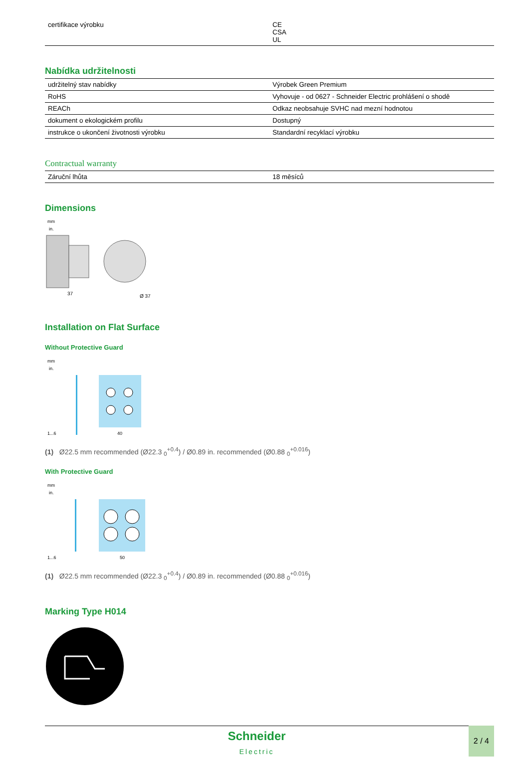| certifikace výrobku | CE CSA UL |
Nabídka udržitelnosti
| udržitelný stav nabídky | Výrobek Green Premium |
| RoHS | Vyhovuje - od 0627 - Schneider Electric prohlášení o shodě |
| REACh | Odkaz neobsahuje SVHC nad mezní hodnotou |
| dokument o ekologickém profilu | Dostupný |
| instrukce o ukončení životnosti výrobku | Standardní recyklací výrobku |
Contractual warranty
| Záruční lhůta | 18 měsíců |
Dimensions
mm
in.
37
Ø 37
Installation on Flat Surface
Without Protective Guard
mm
in.
1...6
40
(1) Ø22.5 mm recommended (Ø22.3 <sub>0</sub><sup>+0.4</sup>) / Ø0.89 in. recommended (Ø0.88 <sub>0</sub><sup>+0.016</sup>)
With Protective Guard
mm
in.
1...6
50
(1) Ø22.5 mm recommended (Ø22.3 <sub>0</sub><sup>+0.4</sup>) / Ø0.89 in. recommended (Ø0.88 <sub>0</sub><sup>+0.016</sup>)
Marking Type H014
Schneider
Electric
2 / 4